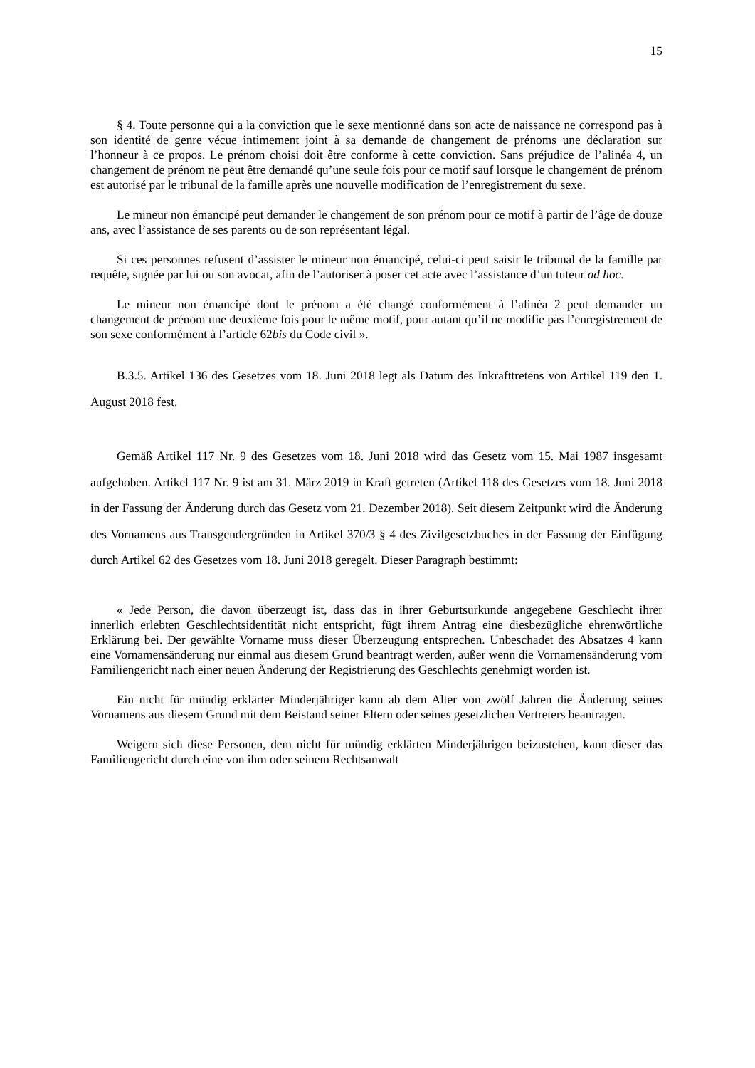15
§ 4. Toute personne qui a la conviction que le sexe mentionné dans son acte de naissance ne correspond pas à son identité de genre vécue intimement joint à sa demande de changement de prénoms une déclaration sur l’honneur à ce propos. Le prénom choisi doit être conforme à cette conviction. Sans préjudice de l’alinéa 4, un changement de prénom ne peut être demandé qu’une seule fois pour ce motif sauf lorsque le changement de prénom est autorisé par le tribunal de la famille après une nouvelle modification de l’enregistrement du sexe.
Le mineur non émancipé peut demander le changement de son prénom pour ce motif à partir de l’âge de douze ans, avec l’assistance de ses parents ou de son représentant légal.
Si ces personnes refusent d’assister le mineur non émancipé, celui-ci peut saisir le tribunal de la famille par requête, signée par lui ou son avocat, afin de l’autoriser à poser cet acte avec l’assistance d’un tuteur ad hoc.
Le mineur non émancipé dont le prénom a été changé conformément à l’alinéa 2 peut demander un changement de prénom une deuxième fois pour le même motif, pour autant qu’il ne modifie pas l’enregistrement de son sexe conformément à l’article 62bis du Code civil ».
B.3.5. Artikel 136 des Gesetzes vom 18. Juni 2018 legt als Datum des Inkrafttretens von Artikel 119 den 1. August 2018 fest.
Gemäß Artikel 117 Nr. 9 des Gesetzes vom 18. Juni 2018 wird das Gesetz vom 15. Mai 1987 insgesamt aufgehoben. Artikel 117 Nr. 9 ist am 31. März 2019 in Kraft getreten (Artikel 118 des Gesetzes vom 18. Juni 2018 in der Fassung der Änderung durch das Gesetz vom 21. Dezember 2018). Seit diesem Zeitpunkt wird die Änderung des Vornamens aus Transgendergründen in Artikel 370/3 § 4 des Zivilgesetzbuches in der Fassung der Einfügung durch Artikel 62 des Gesetzes vom 18. Juni 2018 geregelt. Dieser Paragraph bestimmt:
« Jede Person, die davon überzeugt ist, dass das in ihrer Geburtsurkunde angegebene Geschlecht ihrer innerlich erlebten Geschlechtsidentität nicht entspricht, fügt ihrem Antrag eine diesbezügliche ehrenwörtliche Erklärung bei. Der gewählte Vorname muss dieser Überzeugung entsprechen. Unbeschadet des Absatzes 4 kann eine Vornamensänderung nur einmal aus diesem Grund beantragt werden, außer wenn die Vornamensänderung vom Familiengericht nach einer neuen Änderung der Registrierung des Geschlechts genehmigt worden ist.
Ein nicht für mündig erklärter Minderjähriger kann ab dem Alter von zwölf Jahren die Änderung seines Vornamens aus diesem Grund mit dem Beistand seiner Eltern oder seines gesetzlichen Vertreters beantragen.
Weigern sich diese Personen, dem nicht für mündig erklärten Minderjährigen beizustehen, kann dieser das Familiengericht durch eine von ihm oder seinem Rechtsanwalt